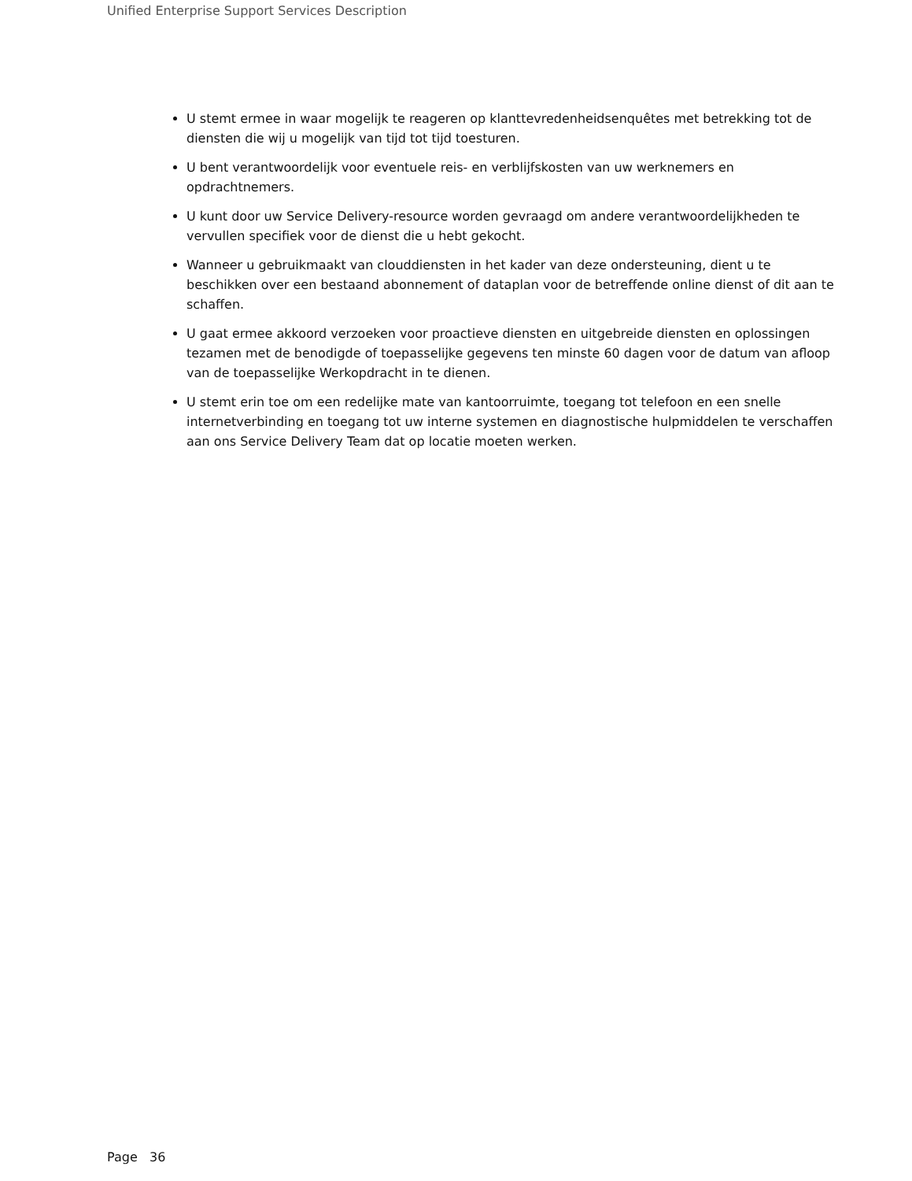Unified Enterprise Support Services Description
U stemt ermee in waar mogelijk te reageren op klanttevredenheidsenquêtes met betrekking tot de diensten die wij u mogelijk van tijd tot tijd toesturen.
U bent verantwoordelijk voor eventuele reis- en verblijfskosten van uw werknemers en opdrachtnemers.
U kunt door uw Service Delivery-resource worden gevraagd om andere verantwoordelijkheden te vervullen specifiek voor de dienst die u hebt gekocht.
Wanneer u gebruikmaakt van clouddiensten in het kader van deze ondersteuning, dient u te beschikken over een bestaand abonnement of dataplan voor de betreffende online dienst of dit aan te schaffen.
U gaat ermee akkoord verzoeken voor proactieve diensten en uitgebreide diensten en oplossingen tezamen met de benodigde of toepasselijke gegevens ten minste 60 dagen voor de datum van afloop van de toepasselijke Werkopdracht in te dienen.
U stemt erin toe om een redelijke mate van kantoorruimte, toegang tot telefoon en een snelle internetverbinding en toegang tot uw interne systemen en diagnostische hulpmiddelen te verschaffen aan ons Service Delivery Team dat op locatie moeten werken.
Page 36